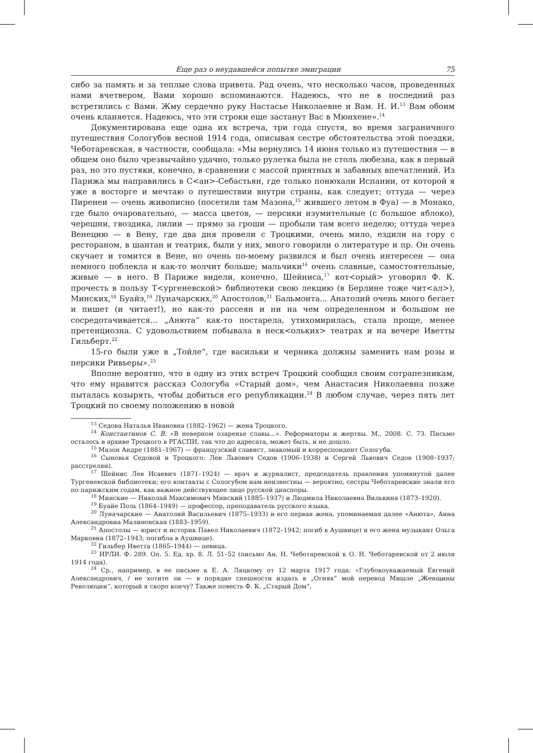Еще раз о неудавшейся попытке эмиграции 75
сибо за память и за теплые слова привета. Рад очень, что несколько часов, проведенных нами вчетвером, Вами хорошо вспоминаются. Надеюсь, что не в последний раз встретились с Вами. Жму сердечно руку Настасье Николаевне и Вам. Н. И.<sup>13</sup> Вам обоим очень кланяется. Надеюсь, что эти строки еще застанут Вас в Мюнхене».<sup>14</sup>
Документирована еще одна их встреча, три года спустя, во время заграничного путешествия Сологубов весной 1914 года, описывая сестре обстоятельства этой поездки, Чеботаревская, в частности, сообщала: «Мы вернулись 14 июня только из путешествия — в общем оно было чрезвычайно удачно, только рулетка была не столь любезна, как в первый раз, но это пустяки, конечно, в сравнении с массой приятных и забавных впечатлений. Из Парижа мы направились в С<ан>-Себастьян, где только понюхали Испании, от которой я уже в восторге и мечтаю о путешествии внутри страны, как следует; оттуда — через Пиренеи — очень живописно (посетили там Мазона,<sup>15</sup> жившего летом в Фуа) — в Монако, где было очаровательно, — масса цветов, — персики изумительные (с большое яблоко), черешни, гвоздика, лилии — прямо за гроши — пробыли там всего неделю; оттуда через Венецию — в Вену, где два дня провели с Троцкими, очень мило, ездили на гору с рестораном, в шантан и театрик, были у них, много говорили о литературе и пр. Он очень скучает и томится в Вене, но очень по-моему развился и был очень интересен — она немного поблекла и как-то молчит больше; мальчики<sup>16</sup> очень славные, самостоятельные, живые — в него. В Париже видели, конечно, Шейниса,<sup>17</sup> кот<орый> уговорил Ф. К. прочесть в пользу Т<ургеневской> библиотеки свою лекцию (в Берлине тоже чит<ал>), Минских,<sup>18</sup> Буайэ,<sup>19</sup> Луначарских,<sup>20</sup> Апостолов,<sup>21</sup> Бальмонта... Анатолий очень много бегает и пишет (и читает!), но как-то рассеян и ни на чем определенном и большом не сосредотачивается... „Анюта“ как-то постарела, утихомирилась, стала проще, менее претенциозна. С удовольствием побывала в неск<ольких> театрах и на вечере Иветты Гильберт.<sup>22</sup>
15-го были уже в „Тойле“, где васильки и черника должны заменить нам розы и персики Ривьеры».<sup>23</sup>
Вполне вероятно, что в одну из этих встреч Троцкий сообщил своим сотрапезникам, что ему нравится рассказ Сологуба «Старый дом», чем Анастасия Николаевна позже пыталась козырять, чтобы добиться его републикации.<sup>24</sup> В любом случае, через пять лет Троцкий по своему положению в новой
<sup>13</sup> Седова Наталья Ивановна (1882–1962) — жена Троцкого.
<sup>14</sup> Константинов С. В. «В неверном озаренье славы...». Реформаторы и жертвы. М., 2008. С. 73. Письмо осталось в архиве Троцкого в РГАСПИ, так что до адресата, может быть, и не дошло.
<sup>15</sup> Мазон Андре (1881–1967) — французский славист, знакомый и корреспондент Сологуба.
<sup>16</sup> Сыновья Седовой и Троцкого: Лев Львович Седов (1906–1938) и Сергей Львович Седов (1908–1937; расстрелян).
<sup>17</sup> Шейнис Лев Исаевич (1871–1924) — врач и журналист, председатель правления упомянутой далее Тургеневской библиотеки; его контакты с Сологубом нам неизвестны — вероятно, сестры Чеботаревские знали его по парижским годам, как важное действующее лицо русской диаспоры.
<sup>18</sup> Минские — Николай Максимович Минский (1885–1937) и Людмила Николаевна Вилькина (1873–1920).
<sup>19</sup> Буайе Поль (1864–1949) — профессор, преподаватель русского языка.
<sup>20</sup> Луначарские — Анатолий Васильевич (1875–1933) и его первая жена, упоминаемая далее «Анюта», Анна Александровна Малиновская (1883–1959).
<sup>21</sup> Апостолы — юрист и историк Павел Николаевич (1872–1942; погиб в Аушвице) и его жена музыкант Ольга Марковна (1872–1943; погибла в Аушвице).
<sup>22</sup> Гильбер Иветта (1865–1944) — певица.
<sup>23</sup> ИРЛИ. Ф. 289. Оп. 5. Ед. хр. 8. Л. 51–52 (письмо Ан. Н. Чеботаревской к О. Н. Чеботаревской от 2 июля 1914 года).
<sup>24</sup> Ср., например, в ее письме к Е. А. Ляцкому от 12 марта 1917 года: «Глубокоуважаемый Евгений Александрович, / не хотите ли — в порядке спешности издать в „Огнях“ мой перевод Мишле „Женщины Революции“, который я скоро кончу? Также повесть Ф. К. „Старый Дом“,